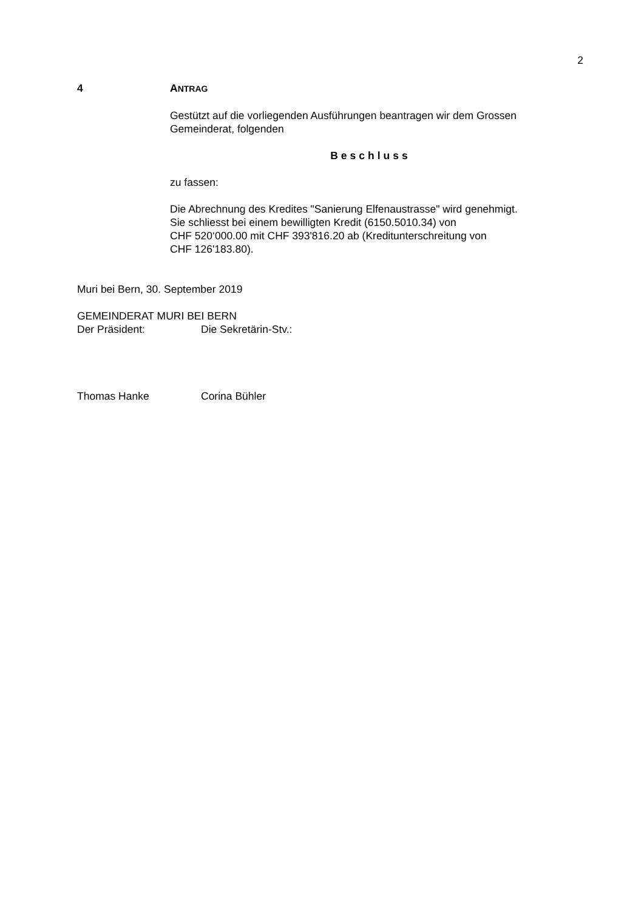2
4 ANTRAG
Gestützt auf die vorliegenden Ausführungen beantragen wir dem Grossen Gemeinderat, folgenden
Beschluss
zu fassen:
Die Abrechnung des Kredites "Sanierung Elfenaustrasse" wird genehmigt.
Sie schliesst bei einem bewilligten Kredit (6150.5010.34) von
CHF 520‘000.00 mit CHF 393'816.20 ab (Kreditunterschreitung von
CHF 126'183.80).
Muri bei Bern, 30. September 2019
GEMEINDERAT MURI BEI BERN
Der Präsident: Die Sekretärin-Stv.:
Thomas Hanke Corina Bühler